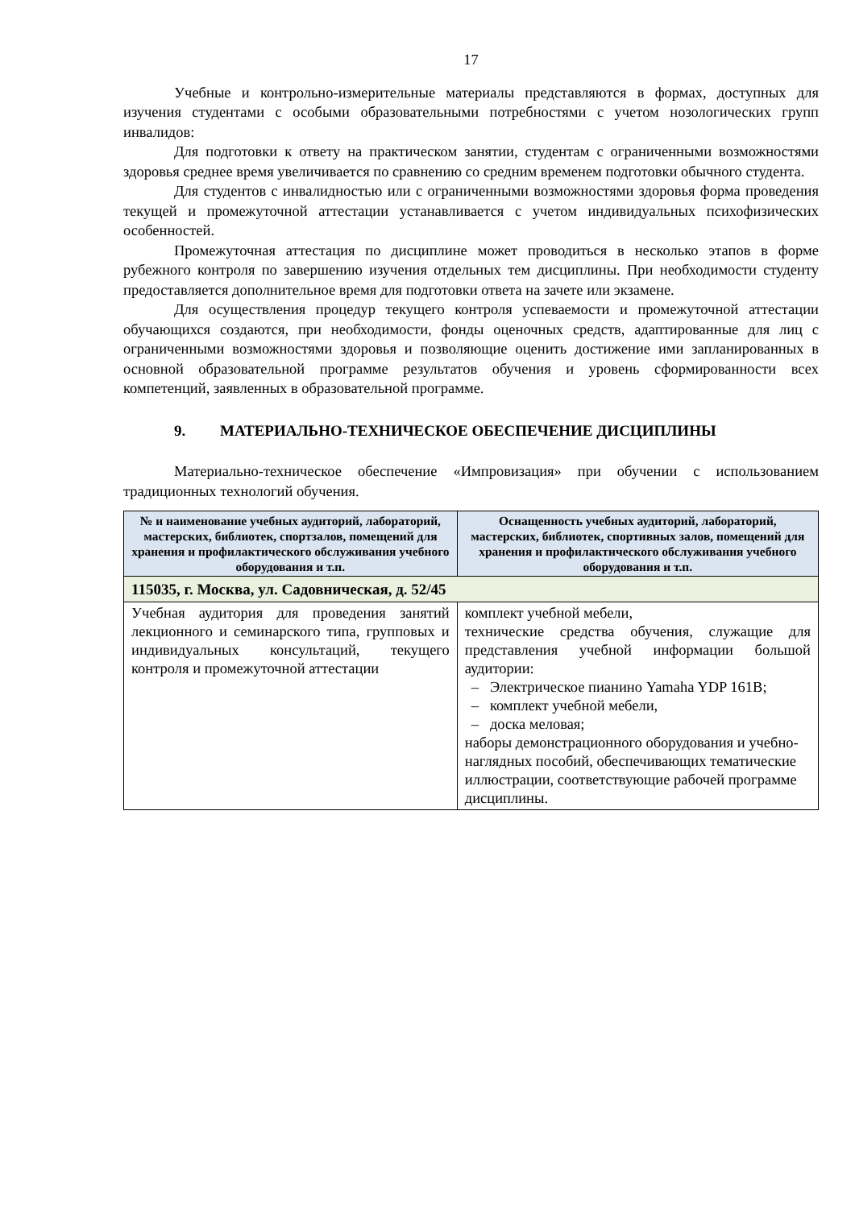17
Учебные и контрольно-измерительные материалы представляются в формах, доступных для изучения студентами с особыми образовательными потребностями с учетом нозологических групп инвалидов:
Для подготовки к ответу на практическом занятии, студентам с ограниченными возможностями здоровья среднее время увеличивается по сравнению со средним временем подготовки обычного студента.
Для студентов с инвалидностью или с ограниченными возможностями здоровья форма проведения текущей и промежуточной аттестации устанавливается с учетом индивидуальных психофизических особенностей.
Промежуточная аттестация по дисциплине может проводиться в несколько этапов в форме рубежного контроля по завершению изучения отдельных тем дисциплины. При необходимости студенту предоставляется дополнительное время для подготовки ответа на зачете или экзамене.
Для осуществления процедур текущего контроля успеваемости и промежуточной аттестации обучающихся создаются, при необходимости, фонды оценочных средств, адаптированные для лиц с ограниченными возможностями здоровья и позволяющие оценить достижение ими запланированных в основной образовательной программе результатов обучения и уровень сформированности всех компетенций, заявленных в образовательной программе.
9. МАТЕРИАЛЬНО-ТЕХНИЧЕСКОЕ ОБЕСПЕЧЕНИЕ ДИСЦИПЛИНЫ
Материально-техническое обеспечение «Импровизация» при обучении с использованием традиционных технологий обучения.
| № и наименование учебных аудиторий, лабораторий, мастерских, библиотек, спортзалов, помещений для хранения и профилактического обслуживания учебного оборудования и т.п. | Оснащенность учебных аудиторий, лабораторий, мастерских, библиотек, спортивных залов, помещений для хранения и профилактического обслуживания учебного оборудования и т.п. |
| --- | --- |
| 115035, г. Москва, ул. Садовническая, д. 52/45 | |
| Учебная аудитория для проведения занятий лекционного и семинарского типа, групповых и индивидуальных консультаций, текущего контроля и промежуточной аттестации | комплект учебной мебели, технические средства обучения, служащие для представления учебной информации большой аудитории: – Электрическое пианино Yamaha YDP 161B; – комплект учебной мебели, – доска меловая; наборы демонстрационного оборудования и учебно-наглядных пособий, обеспечивающих тематические иллюстрации, соответствующие рабочей программе дисциплины. |